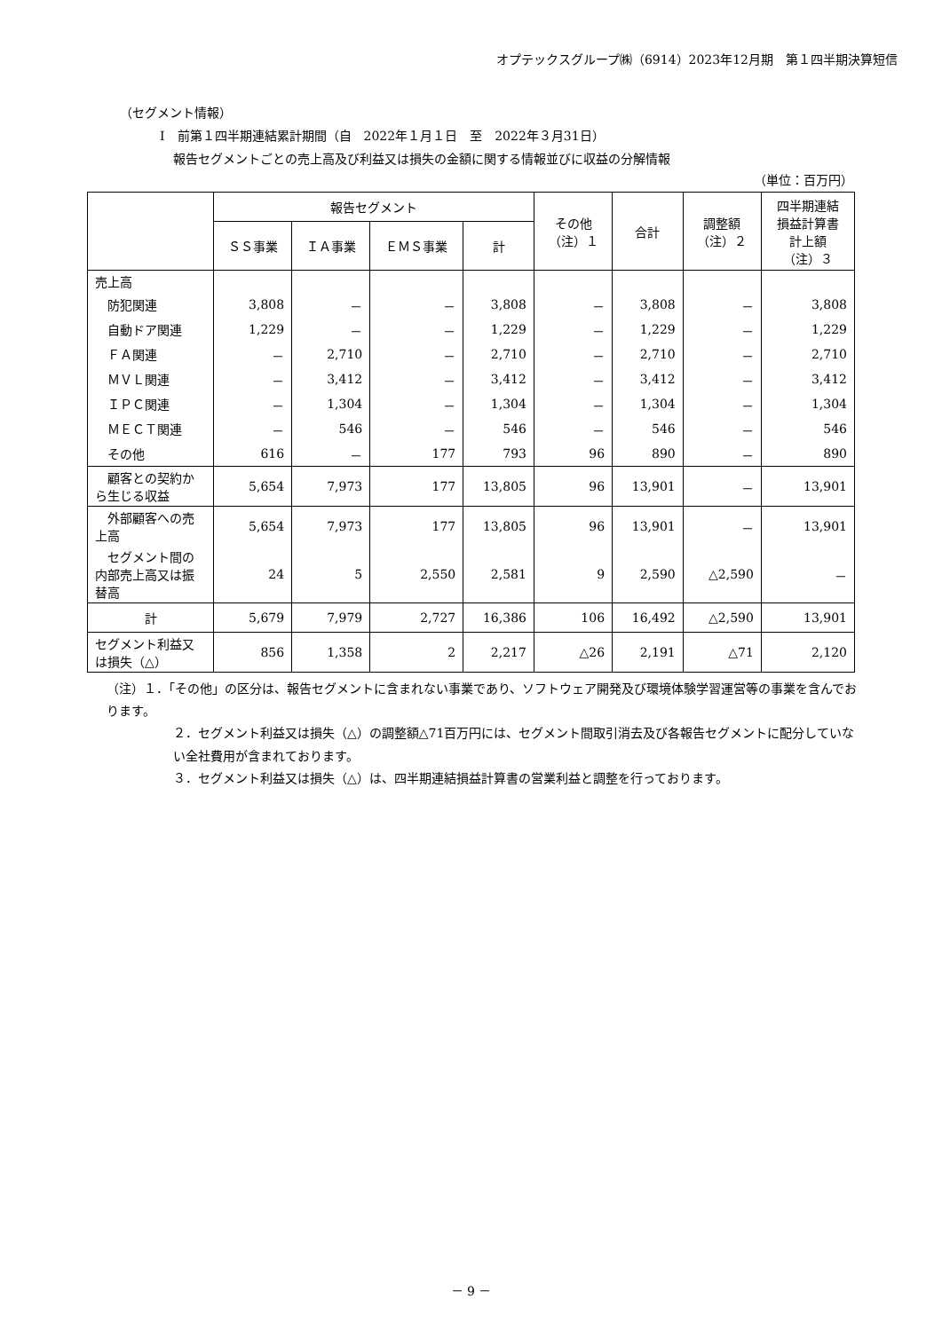オプテックスグループ㈱（6914）2023年12月期　第１四半期決算短信
（セグメント情報）
Ⅰ　前第１四半期連結累計期間（自　2022年１月１日　至　2022年３月31日）
報告セグメントごとの売上高及び利益又は損失の金額に関する情報並びに収益の分解情報
（単位：百万円）
| | 報告セグメント | | | | その他 （注）１ | 合計 | 調整額 （注）２ | 四半期連結 損益計算書 計上額 （注）３ |
| --- | --- | --- | --- | --- | --- | --- | --- | --- |
| | ＳＳ事業 | ＩＡ事業 | ＥＭＳ事業 | 計 | | | | |
| 売上高 | | | | | | | | |
| 防犯関連 | 3,808 | － | － | 3,808 | － | 3,808 | － | 3,808 |
| 自動ドア関連 | 1,229 | － | － | 1,229 | － | 1,229 | － | 1,229 |
| ＦＡ関連 | － | 2,710 | － | 2,710 | － | 2,710 | － | 2,710 |
| ＭＶＬ関連 | － | 3,412 | － | 3,412 | － | 3,412 | － | 3,412 |
| ＩＰＣ関連 | － | 1,304 | － | 1,304 | － | 1,304 | － | 1,304 |
| ＭＥＣＴ関連 | － | 546 | － | 546 | － | 546 | － | 546 |
| その他 | 616 | － | 177 | 793 | 96 | 890 | － | 890 |
| 顧客との契約から生じる収益 | 5,654 | 7,973 | 177 | 13,805 | 96 | 13,901 | － | 13,901 |
| 外部顧客への売上高 | 5,654 | 7,973 | 177 | 13,805 | 96 | 13,901 | － | 13,901 |
| セグメント間の内部売上高又は振替高 | 24 | 5 | 2,550 | 2,581 | 9 | 2,590 | △2,590 | － |
| 計 | 5,679 | 7,979 | 2,727 | 16,386 | 106 | 16,492 | △2,590 | 13,901 |
| セグメント利益又は損失（△） | 856 | 1,358 | 2 | 2,217 | △26 | 2,191 | △71 | 2,120 |
（注）１．「その他」の区分は、報告セグメントに含まれない事業であり、ソフトウェア開発及び環境体験学習運営等の事業を含んでおります。
２．セグメント利益又は損失（△）の調整額△71百万円には、セグメント間取引消去及び各報告セグメントに配分していない全社費用が含まれております。
３．セグメント利益又は損失（△）は、四半期連結損益計算書の営業利益と調整を行っております。
－ 9 －